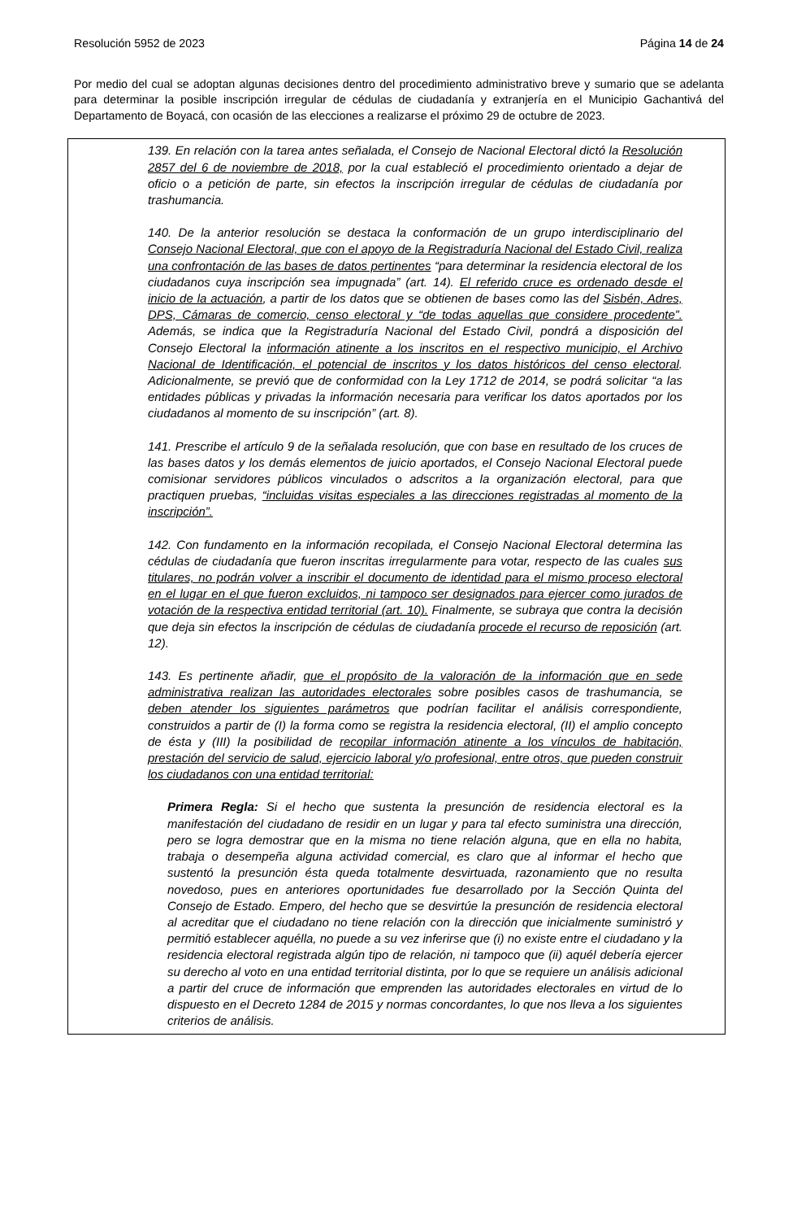Resolución 5952 de 2023 Página 14 de 24
Por medio del cual se adoptan algunas decisiones dentro del procedimiento administrativo breve y sumario que se adelanta para determinar la posible inscripción irregular de cédulas de ciudadanía y extranjería en el Municipio Gachantivá del Departamento de Boyacá, con ocasión de las elecciones a realizarse el próximo 29 de octubre de 2023.
139. En relación con la tarea antes señalada, el Consejo de Nacional Electoral dictó la Resolución 2857 del 6 de noviembre de 2018, por la cual estableció el procedimiento orientado a dejar de oficio o a petición de parte, sin efectos la inscripción irregular de cédulas de ciudadanía por trashumancia.
140. De la anterior resolución se destaca la conformación de un grupo interdisciplinario del Consejo Nacional Electoral, que con el apoyo de la Registraduría Nacional del Estado Civil, realiza una confrontación de las bases de datos pertinentes “para determinar la residencia electoral de los ciudadanos cuya inscripción sea impugnada” (art. 14). El referido cruce es ordenado desde el inicio de la actuación, a partir de los datos que se obtienen de bases como las del Sisbén, Adres, DPS, Cámaras de comercio, censo electoral y “de todas aquellas que considere procedente”. Además, se indica que la Registraduría Nacional del Estado Civil, pondrá a disposición del Consejo Electoral la información atinente a los inscritos en el respectivo municipio, el Archivo Nacional de Identificación, el potencial de inscritos y los datos históricos del censo electoral. Adicionalmente, se previó que de conformidad con la Ley 1712 de 2014, se podrá solicitar “a las entidades públicas y privadas la información necesaria para verificar los datos aportados por los ciudadanos al momento de su inscripción” (art. 8).
141. Prescribe el artículo 9 de la señalada resolución, que con base en resultado de los cruces de las bases datos y los demás elementos de juicio aportados, el Consejo Nacional Electoral puede comisionar servidores públicos vinculados o adscritos a la organización electoral, para que practiquen pruebas, “incluidas visitas especiales a las direcciones registradas al momento de la inscripción”.
142. Con fundamento en la información recopilada, el Consejo Nacional Electoral determina las cédulas de ciudadanía que fueron inscritas irregularmente para votar, respecto de las cuales sus titulares, no podrán volver a inscribir el documento de identidad para el mismo proceso electoral en el lugar en el que fueron excluidos, ni tampoco ser designados para ejercer como jurados de votación de la respectiva entidad territorial (art. 10). Finalmente, se subraya que contra la decisión que deja sin efectos la inscripción de cédulas de ciudadanía procede el recurso de reposición (art. 12).
143. Es pertinente añadir, que el propósito de la valoración de la información que en sede administrativa realizan las autoridades electorales sobre posibles casos de trashumancia, se deben atender los siguientes parámetros que podrían facilitar el análisis correspondiente, construidos a partir de (I) la forma como se registra la residencia electoral, (II) el amplio concepto de ésta y (III) la posibilidad de recopilar información atinente a los vínculos de habitación, prestación del servicio de salud, ejercicio laboral y/o profesional, entre otros, que pueden construir los ciudadanos con una entidad territorial:
Primera Regla: Si el hecho que sustenta la presunción de residencia electoral es la manifestación del ciudadano de residir en un lugar y para tal efecto suministra una dirección, pero se logra demostrar que en la misma no tiene relación alguna, que en ella no habita, trabaja o desempeña alguna actividad comercial, es claro que al informar el hecho que sustentó la presunción ésta queda totalmente desvirtuada, razonamiento que no resulta novedoso, pues en anteriores oportunidades fue desarrollado por la Sección Quinta del Consejo de Estado. Empero, del hecho que se desvirtúe la presunción de residencia electoral al acreditar que el ciudadano no tiene relación con la dirección que inicialmente suministró y permitió establecer aquélla, no puede a su vez inferirse que (i) no existe entre el ciudadano y la residencia electoral registrada algún tipo de relación, ni tampoco que (ii) aquél debería ejercer su derecho al voto en una entidad territorial distinta, por lo que se requiere un análisis adicional a partir del cruce de información que emprenden las autoridades electorales en virtud de lo dispuesto en el Decreto 1284 de 2015 y normas concordantes, lo que nos lleva a los siguientes criterios de análisis.